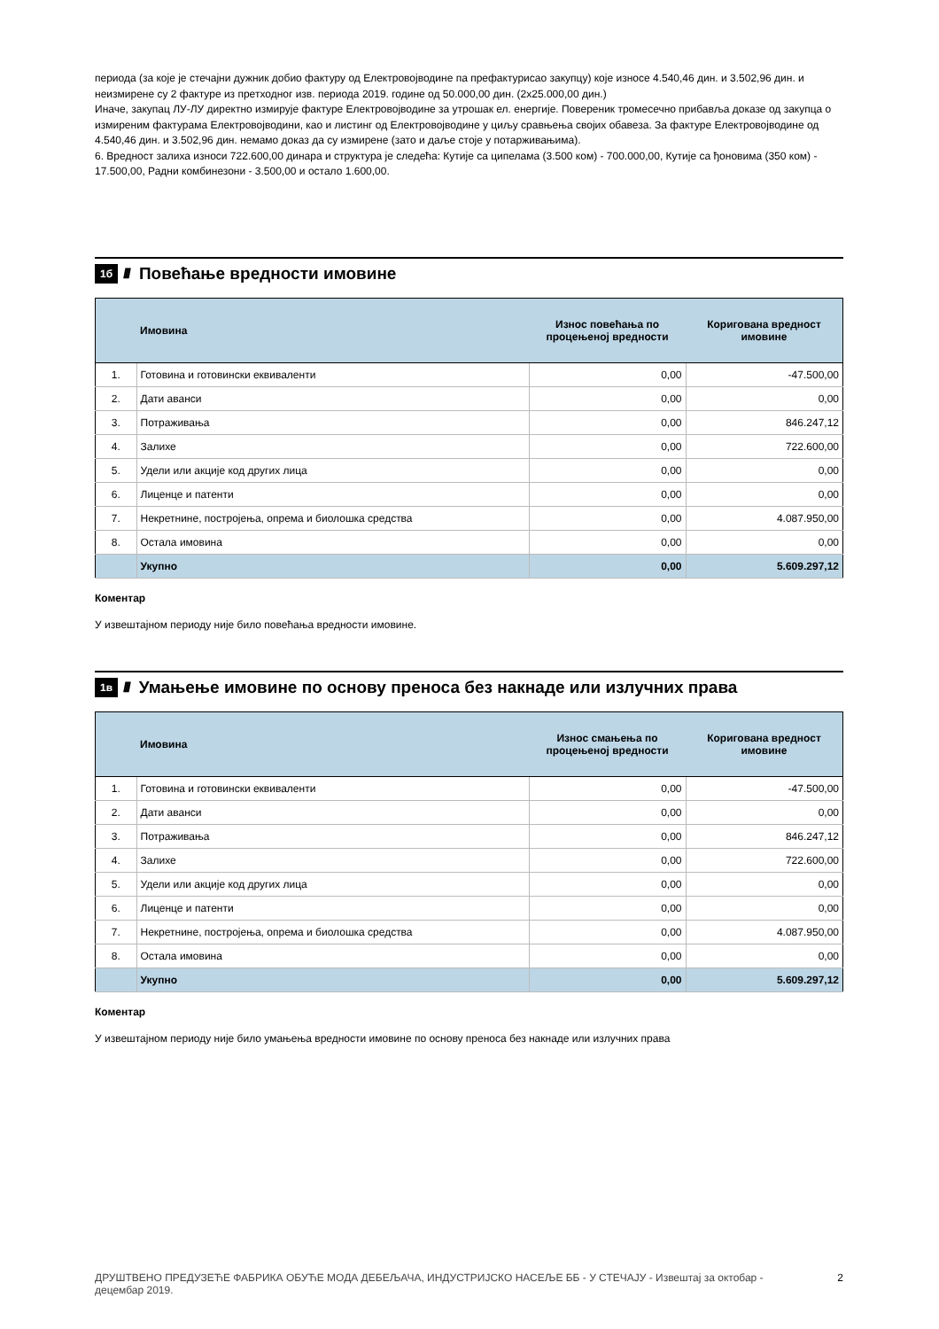периода (за које је стечајни дужник добио фактуру од Електровојводине па префактурисао закупцу) које износе 4.540,46 дин. и 3.502,96 дин. и неизмирене су 2 фактуре из претходног изв. периода 2019. године од 50.000,00 дин. (2х25.000,00 дин.)
Иначе, закупац ЛУ-ЛУ директно измирује фактуре Електровојводине за утрошак ел. енергије. Повереник тромесечно прибавља доказе од закупца о измиреним фактурама Електровојводини, као и листинг од Електровојводине у циљу сравњења својих обавеза. За фактуре Електровојводине од 4.540,46 дин. и 3.502,96 дин. немамо доказ да су измирене (зато и даље стоје у потарживањима).
6. Вредност залиха износи 722.600,00 динара и структура је следећа: Кутије са ципелама (3.500 ком) - 700.000,00, Кутије са ђоновима (350 ком) - 17.500,00, Радни комбинезони - 3.500,00 и остало 1.600,00.
1б //// Повећање вредности имовине
| | Имовина | Износ повећања по процењеној вредности | Коригована вредност имовине |
| --- | --- | --- | --- |
| 1. | Готовина и готовински еквиваленти | 0,00 | -47.500,00 |
| 2. | Дати аванси | 0,00 | 0,00 |
| 3. | Потраживања | 0,00 | 846.247,12 |
| 4. | Залихе | 0,00 | 722.600,00 |
| 5. | Удели или акције код других лица | 0,00 | 0,00 |
| 6. | Лиценце и патенти | 0,00 | 0,00 |
| 7. | Некретнине, постројења, опрема и биолошка средства | 0,00 | 4.087.950,00 |
| 8. | Остала имовина | 0,00 | 0,00 |
| | Укупно | 0,00 | 5.609.297,12 |
Коментар
У извештајном периоду није било повећања вредности имовине.
1в //// Умањење имовине по основу преноса без накнаде или излучних права
| | Имовина | Износ смањења по процењеној вредности | Коригована вредност имовине |
| --- | --- | --- | --- |
| 1. | Готовина и готовински еквиваленти | 0,00 | -47.500,00 |
| 2. | Дати аванси | 0,00 | 0,00 |
| 3. | Потраживања | 0,00 | 846.247,12 |
| 4. | Залихе | 0,00 | 722.600,00 |
| 5. | Удели или акције код других лица | 0,00 | 0,00 |
| 6. | Лиценце и патенти | 0,00 | 0,00 |
| 7. | Некретнине, постројења, опрема и биолошка средства | 0,00 | 4.087.950,00 |
| 8. | Остала имовина | 0,00 | 0,00 |
| | Укупно | 0,00 | 5.609.297,12 |
Коментар
У извештајном периоду није било умањења вредности имовине по основу преноса без накнаде или излучних права
ДРУШТВЕНО ПРЕДУЗЕЋЕ ФАБРИКА ОБУЋЕ МОДА ДЕБЕЉАЧА, ИНДУСТРИЈСКО НАСЕЉЕ ББ - У СТЕЧАЈУ - Извештај за октобар - децембар 2019. 2